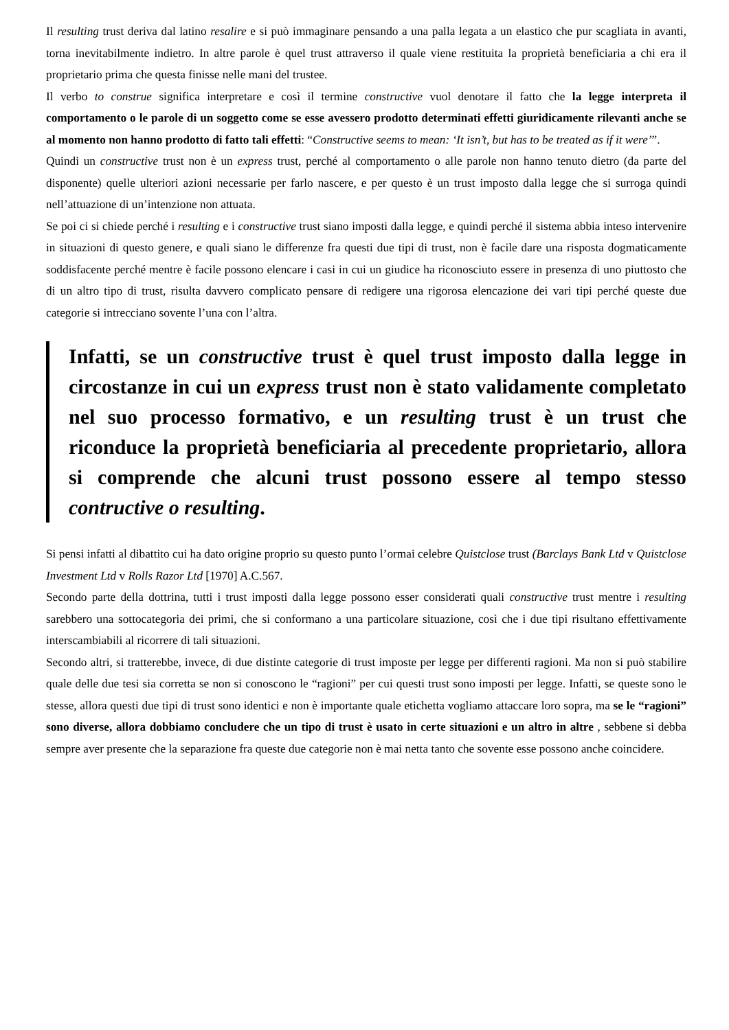Il resulting trust deriva dal latino resalire e si può immaginare pensando a una palla legata a un elastico che pur scagliata in avanti, torna inevitabilmente indietro. In altre parole è quel trust attraverso il quale viene restituita la proprietà beneficiaria a chi era il proprietario prima che questa finisse nelle mani del trustee.
Il verbo to construe significa interpretare e così il termine constructive vuol denotare il fatto che la legge interpreta il comportamento o le parole di un soggetto come se esse avessero prodotto determinati effetti giuridicamente rilevanti anche se al momento non hanno prodotto di fatto tali effetti: “Constructive seems to mean: ‘It isn’t, but has to be treated as if it were’”.
Quindi un constructive trust non è un express trust, perché al comportamento o alle parole non hanno tenuto dietro (da parte del disponente) quelle ulteriori azioni necessarie per farlo nascere, e per questo è un trust imposto dalla legge che si surroga quindi nell’attuazione di un’intenzione non attuata.
Se poi ci si chiede perché i resulting e i constructive trust siano imposti dalla legge, e quindi perché il sistema abbia inteso intervenire in situazioni di questo genere, e quali siano le differenze fra questi due tipi di trust, non è facile dare una risposta dogmaticamente soddisfacente perché mentre è facile possono elencare i casi in cui un giudice ha riconosciuto essere in presenza di uno piuttosto che di un altro tipo di trust, risulta davvero complicato pensare di redigere una rigorosa elencazione dei vari tipi perché queste due categorie si intrecciano sovente l’una con l’altra.
Infatti, se un constructive trust è quel trust imposto dalla legge in circostanze in cui un express trust non è stato validamente completato nel suo processo formativo, e un resulting trust è un trust che riconduce la proprietà beneficiaria al precedente proprietario, allora si comprende che alcuni trust possono essere al tempo stesso contructive o resulting.
Si pensi infatti al dibattito cui ha dato origine proprio su questo punto l’ormai celebre Quistclose trust (Barclays Bank Ltd v Quistclose Investment Ltd v Rolls Razor Ltd [1970] A.C.567.
Secondo parte della dottrina, tutti i trust imposti dalla legge possono esser considerati quali constructive trust mentre i resulting sarebbero una sottocategoria dei primi, che si conformano a una particolare situazione, così che i due tipi risultano effettivamente interscambiabili al ricorrere di tali situazioni.
Secondo altri, si tratterebbe, invece, di due distinte categorie di trust imposte per legge per differenti ragioni. Ma non si può stabilire quale delle due tesi sia corretta se non si conoscono le “ragioni” per cui questi trust sono imposti per legge. Infatti, se queste sono le stesse, allora questi due tipi di trust sono identici e non è importante quale etichetta vogliamo attaccare loro sopra, ma se le “ragioni” sono diverse, allora dobbiamo concludere che un tipo di trust è usato in certe situazioni e un altro in altre , sebbene si debba sempre aver presente che la separazione fra queste due categorie non è mai netta tanto che sovente esse possono anche coincidere.